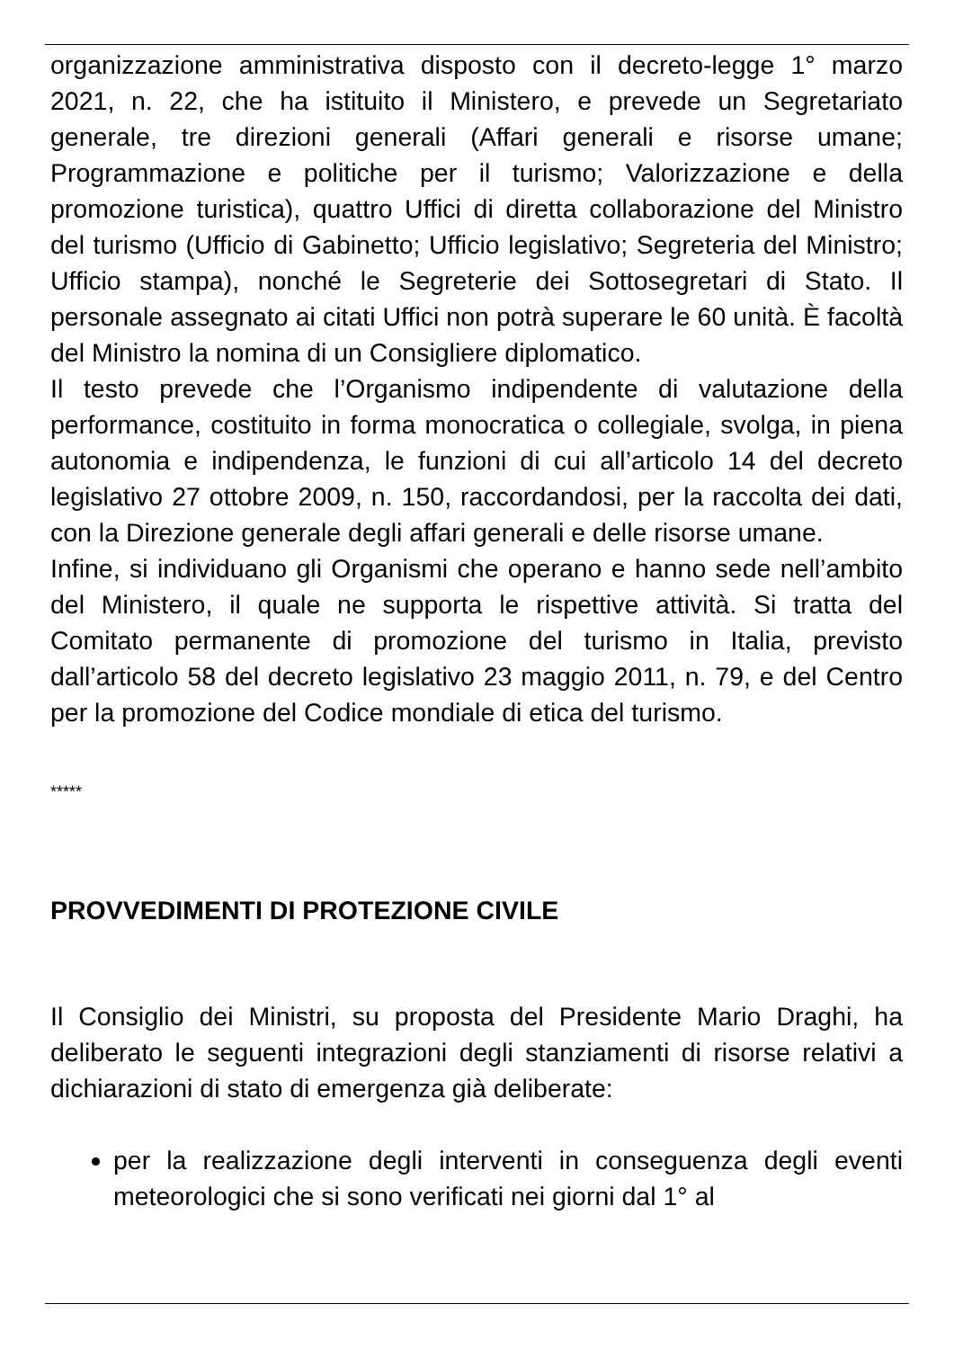organizzazione amministrativa disposto con il decreto-legge 1° marzo 2021, n. 22, che ha istituito il Ministero, e prevede un Segretariato generale, tre direzioni generali (Affari generali e risorse umane; Programmazione e politiche per il turismo; Valorizzazione e della promozione turistica), quattro Uffici di diretta collaborazione del Ministro del turismo (Ufficio di Gabinetto; Ufficio legislativo; Segreteria del Ministro; Ufficio stampa), nonché le Segreterie dei Sottosegretari di Stato. Il personale assegnato ai citati Uffici non potrà superare le 60 unità. È facoltà del Ministro la nomina di un Consigliere diplomatico.
Il testo prevede che l’Organismo indipendente di valutazione della performance, costituito in forma monocratica o collegiale, svolga, in piena autonomia e indipendenza, le funzioni di cui all’articolo 14 del decreto legislativo 27 ottobre 2009, n. 150, raccordandosi, per la raccolta dei dati, con la Direzione generale degli affari generali e delle risorse umane.
Infine, si individuano gli Organismi che operano e hanno sede nell’ambito del Ministero, il quale ne supporta le rispettive attività. Si tratta del Comitato permanente di promozione del turismo in Italia, previsto dall’articolo 58 del decreto legislativo 23 maggio 2011, n. 79, e del Centro per la promozione del Codice mondiale di etica del turismo.
*****
PROVVEDIMENTI DI PROTEZIONE CIVILE
Il Consiglio dei Ministri, su proposta del Presidente Mario Draghi, ha deliberato le seguenti integrazioni degli stanziamenti di risorse relativi a dichiarazioni di stato di emergenza già deliberate:
per la realizzazione degli interventi in conseguenza degli eventi meteorologici che si sono verificati nei giorni dal 1° al